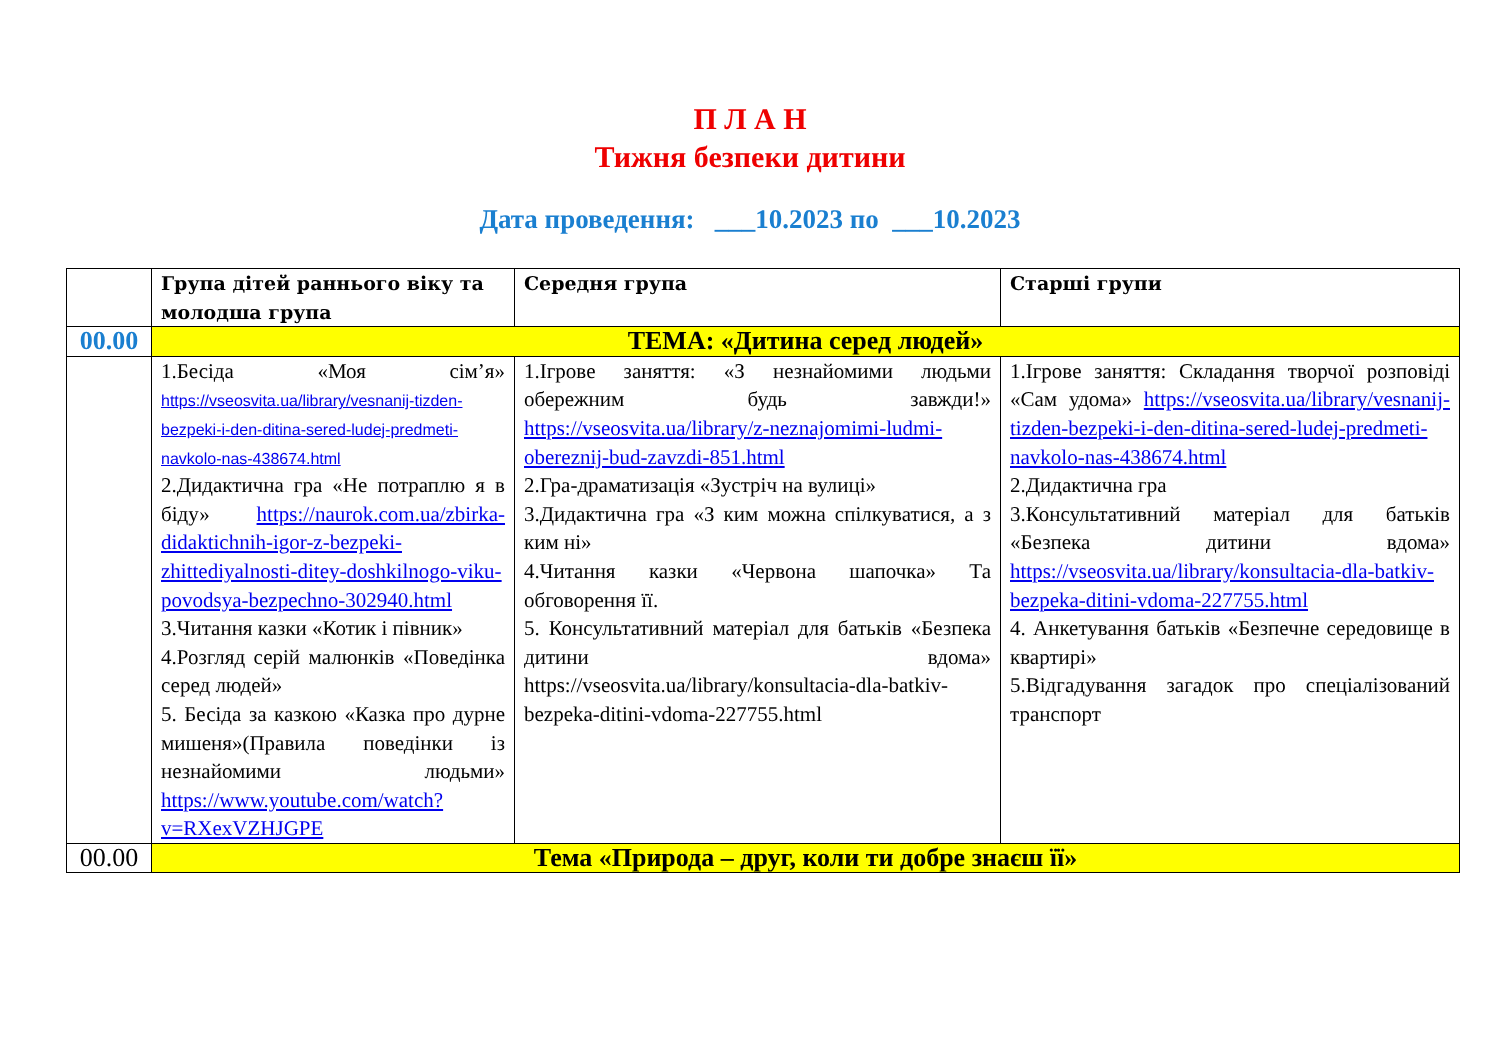П Л А Н
Тижня безпеки дитини
Дата проведення: ___10.2023 по ___10.2023
| | Група дітей раннього віку та молодша група | Середня група | Старші групи |
| --- | --- | --- | --- |
| 00.00 | ТЕМА: «Дитина серед людей» | | |
| | 1.Бесіда «Моя сім’я» https://vseosvita.ua/library/vesnanij-tizden-bezpeki-i-den-ditina-sered-ludej-predmeti-navkolo-nas-438674.html 2.Дидактична гра «Не потраплю я в біду» https://naurok.com.ua/zbirka-didaktichnih-igor-z-bezpeki-zhittediyalnosti-ditey-doshkilnogo-viku-povodsya-bezpechno-302940.html 3.Читання казки «Котик і півник» 4.Розгляд серій малюнків «Поведінка серед людей» 5. Бесіда за казкою «Казка про дурне мишеня»(Правила поведінки із незнайомими людьми» https://www.youtube.com/watch?v=RXexVZHJGPE | 1.Ігрове заняття: «З незнайомими людьми обережним будь завжди!» https://vseosvita.ua/library/z-neznajomimi-ludmi-obereznij-bud-zavzdi-851.html 2.Гра-драматизація «Зустріч на вулиці» 3.Дидактична гра «З ким можна спілкуватися, а з ким ні» 4.Читання казки «Червона шапочка» Та обговорення її. 5. Консультативний матеріал для батьків «Безпека дитини вдома» https://vseosvita.ua/library/konsultacia-dla-batkiv-bezpeka-ditini-vdoma-227755.html | 1.Ігрове заняття: Складання творчої розповіді «Сам удома» https://vseosvita.ua/library/vesnanij-tizden-bezpeki-i-den-ditina-sered-ludej-predmeti-navkolo-nas-438674.html 2.Дидактична гра 3.Консультативний матеріал для батьків «Безпека дитини вдома» https://vseosvita.ua/library/konsultacia-dla-batkiv-bezpeka-ditini-vdoma-227755.html 4. Анкетування батьків «Безпечне середовище в квартирі» 5.Відгадування загадок про спеціалізований транспорт |
| 00.00 | Тема «Природа – друг, коли ти добре знаєш її» | | |